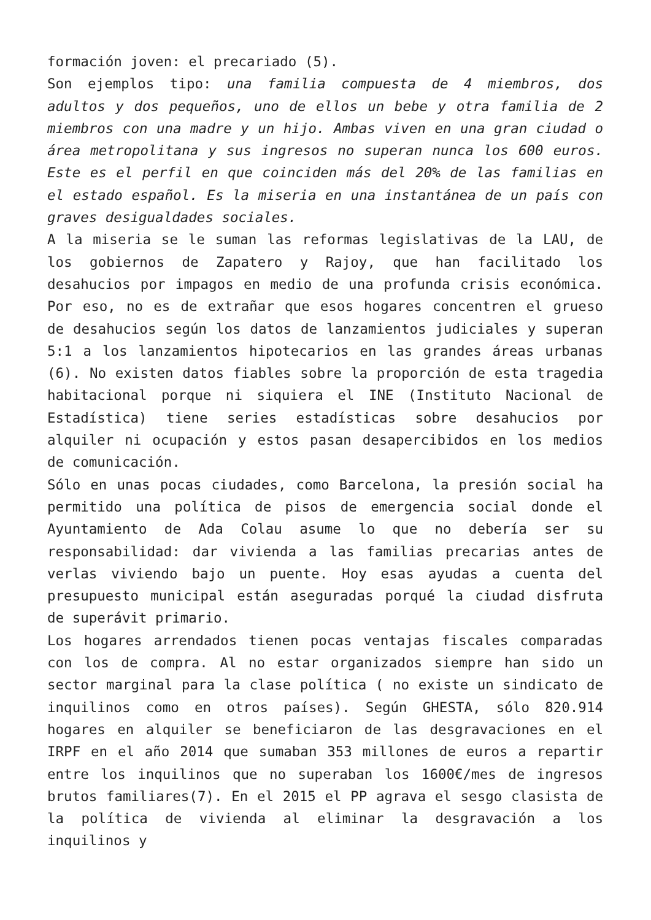formación joven: el precariado (5).
Son ejemplos tipo: una familia compuesta de 4 miembros, dos adultos y dos pequeños, uno de ellos un bebe y otra familia de 2 miembros con una madre y un hijo. Ambas viven en una gran ciudad o área metropolitana y sus ingresos no superan nunca los 600 euros. Este es el perfil en que coinciden más del 20% de las familias en el estado español. Es la miseria en una instantánea de un país con graves desigualdades sociales.
A la miseria se le suman las reformas legislativas de la LAU, de los gobiernos de Zapatero y Rajoy, que han facilitado los desahucios por impagos en medio de una profunda crisis económica. Por eso, no es de extrañar que esos hogares concentren el grueso de desahucios según los datos de lanzamientos judiciales y superan 5:1 a los lanzamientos hipotecarios en las grandes áreas urbanas (6). No existen datos fiables sobre la proporción de esta tragedia habitacional porque ni siquiera el INE (Instituto Nacional de Estadística) tiene series estadísticas sobre desahucios por alquiler ni ocupación y estos pasan desapercibidos en los medios de comunicación.
Sólo en unas pocas ciudades, como Barcelona, la presión social ha permitido una política de pisos de emergencia social donde el Ayuntamiento de Ada Colau asume lo que no debería ser su responsabilidad: dar vivienda a las familias precarias antes de verlas viviendo bajo un puente. Hoy esas ayudas a cuenta del presupuesto municipal están aseguradas porqué la ciudad disfruta de superávit primario.
Los hogares arrendados tienen pocas ventajas fiscales comparadas con los de compra. Al no estar organizados siempre han sido un sector marginal para la clase política ( no existe un sindicato de inquilinos como en otros países). Según GHESTA, sólo 820.914 hogares en alquiler se beneficiaron de las desgravaciones en el IRPF en el año 2014 que sumaban 353 millones de euros a repartir entre los inquilinos que no superaban los 1600€/mes de ingresos brutos familiares(7). En el 2015 el PP agrava el sesgo clasista de la política de vivienda al eliminar la desgravación a los inquilinos y